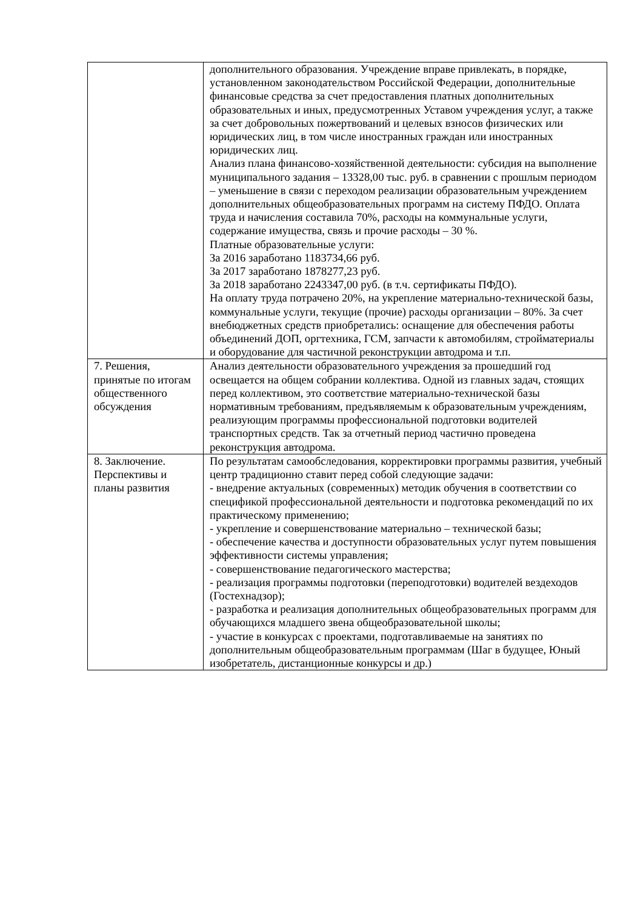| | дополнительного образования. Учреждение вправе привлекать, в порядке, установленном законодательством Российской Федерации, дополнительные финансовые средства за счет предоставления платных дополнительных образовательных и иных, предусмотренных Уставом учреждения услуг, а также за счет добровольных пожертвований и целевых взносов физических или юридических лиц, в том числе иностранных граждан или иностранных юридических лиц. Анализ плана финансово-хозяйственной деятельности: субсидия на выполнение муниципального задания – 13328,00 тыс. руб. в сравнении с прошлым периодом – уменьшение в связи с переходом реализации образовательным учреждением дополнительных общеобразовательных программ на систему ПФДО. Оплата труда и начисления составила 70%, расходы на коммунальные услуги, содержание имущества, связь и прочие расходы – 30 %. Платные образовательные услуги: За 2016 заработано 1183734,66 руб. За 2017 заработано 1878277,23 руб. За 2018 заработано 2243347,00 руб. (в т.ч. сертификаты ПФДО). На оплату труда потрачено 20%, на укрепление материально-технической базы, коммунальные услуги, текущие (прочие) расходы организации – 80%. За счет внебюджетных средств приобретались: оснащение для обеспечения работы объединений ДОП, оргтехника, ГСМ, запчасти к автомобилям, стройматериалы и оборудование для частичной реконструкции автодрома и т.п. |
| 7. Решения, принятые по итогам общественного обсуждения | Анализ деятельности образовательного учреждения за прошедший год освещается на общем собрании коллектива. Одной из главных задач, стоящих перед коллективом, это соответствие материально-технической базы нормативным требованиям, предъявляемым к образовательным учреждениям, реализующим программы профессиональной подготовки водителей транспортных средств. Так за отчетный период частично проведена реконструкция автодрома. |
| 8. Заключение. Перспективы и планы развития | По результатам самообследования, корректировки программы развития, учебный центр традиционно ставит перед собой следующие задачи: - внедрение актуальных (современных) методик обучения в соответствии со спецификой профессиональной деятельности и подготовка рекомендаций по их практическому применению; - укрепление и совершенствование материально – технической базы; - обеспечение качества и доступности образовательных услуг путем повышения эффективности системы управления; - совершенствование педагогического мастерства; - реализация программы подготовки (переподготовки) водителей вездеходов (Гостехнадзор); - разработка и реализация дополнительных общеобразовательных программ для обучающихся младшего звена общеобразовательной школы; - участие в конкурсах с проектами, подготавливаемые на занятиях по дополнительным общеобразовательным программам (Шаг в будущее, Юный изобретатель, дистанционные конкурсы и др.) |